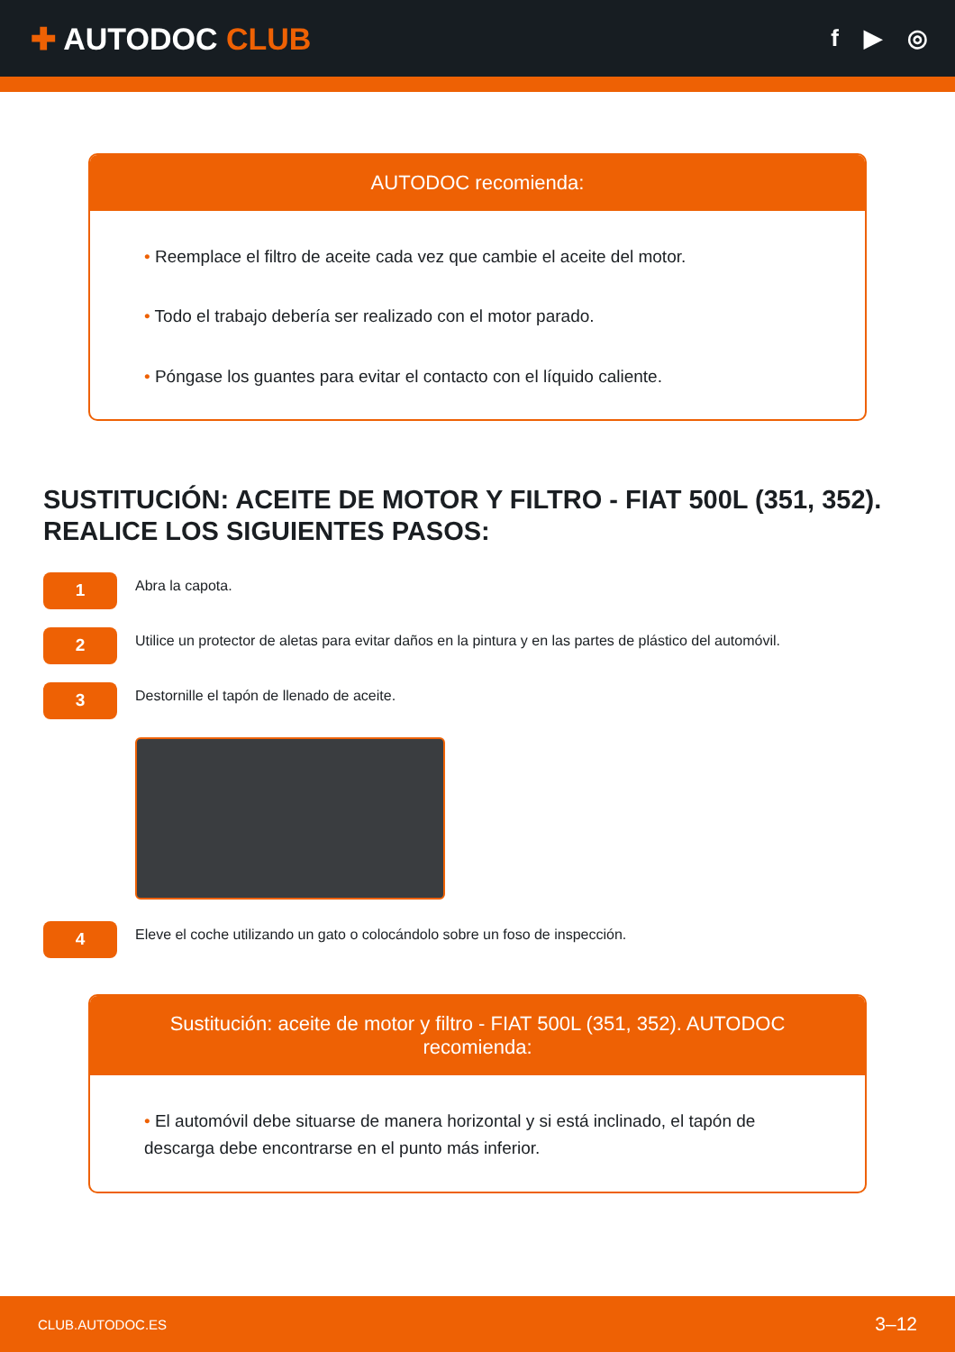✚ AUTODOC CLUB
f ▶ ◎
AUTODOC recomienda:
• Reemplace el filtro de aceite cada vez que cambie el aceite del motor.
• Todo el trabajo debería ser realizado con el motor parado.
• Póngase los guantes para evitar el contacto con el líquido caliente.
SUSTITUCIÓN: ACEITE DE MOTOR Y FILTRO - FIAT 500L (351, 352). REALICE LOS SIGUIENTES PASOS:
1
Abra la capota.
2
Utilice un protector de aletas para evitar daños en la pintura y en las partes de plástico del automóvil.
3
Destornille el tapón de llenado de aceite.
4
Eleve el coche utilizando un gato o colocándolo sobre un foso de inspección.
Sustitución: aceite de motor y filtro - FIAT 500L (351, 352). AUTODOC recomienda:
• El automóvil debe situarse de manera horizontal y si está inclinado, el tapón de descarga debe encontrarse en el punto más inferior.
CLUB.AUTODOC.ES 3–12